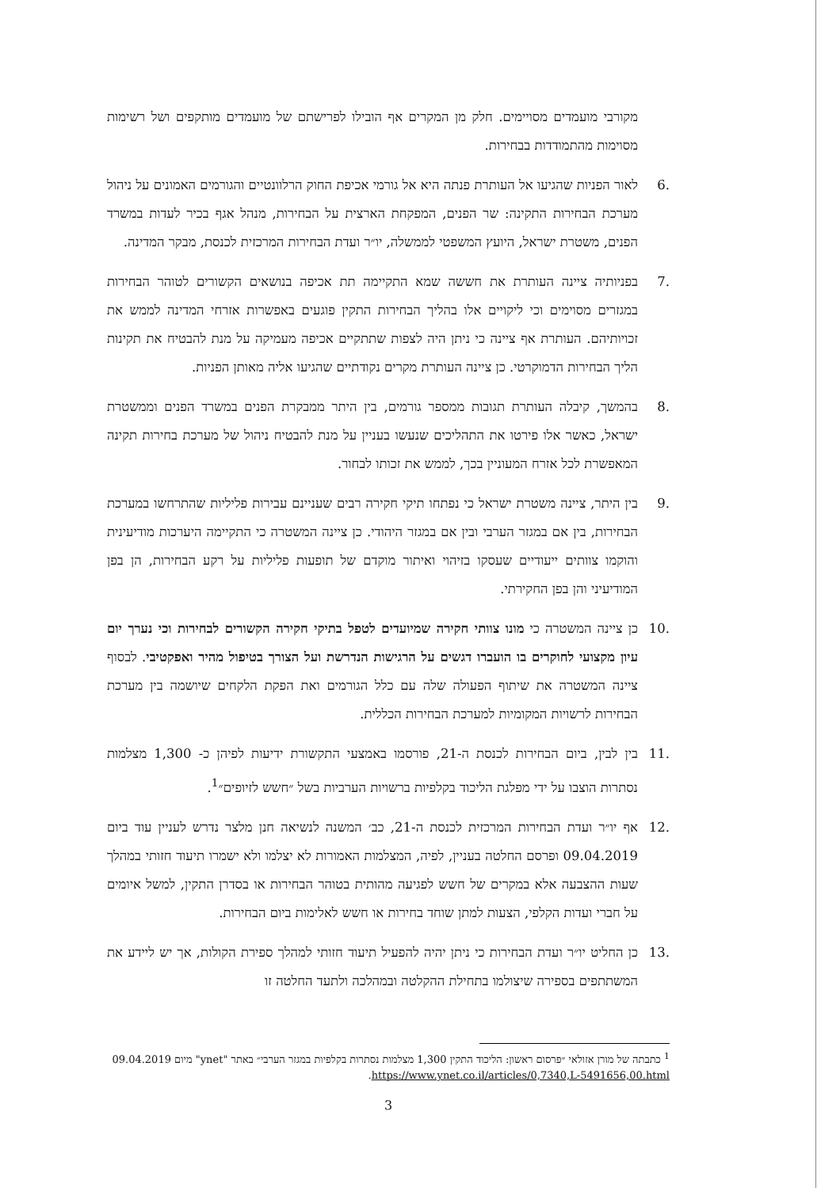מקורבי מועמדים מסויימים. חלק מן המקרים אף הובילו לפרישתם של מועמדים מותקפים ושל רשימות מסוימות מהתמודדות בבחירות.
.6 לאור הפניות שהגיעו אל העותרת פנתה היא אל גורמי אכיפת החוק הרלוונטיים והגורמים האמונים על ניהול מערכת הבחירות התקינה: שר הפנים, המפקחת הארצית על הבחירות, מנהל אגף בכיר לעדות במשרד הפנים, משטרת ישראל, היועץ המשפטי לממשלה, יו״ר ועדת הבחירות המרכזית לכנסת, מבקר המדינה.
.7 בפניותיה ציינה העותרת את חששה שמא התקיימה תת אכיפה בנושאים הקשורים לטוהר הבחירות במגזרים מסוימים וכי ליקויים אלו בהליך הבחירות התקין פוגעים באפשרות אזרחי המדינה לממש את זכויותיהם. העותרת אף ציינה כי ניתן היה לצפות שתתקיים אכיפה מעמיקה על מנת להבטיח את תקינות הליך הבחירות הדמוקרטי. כן ציינה העותרת מקרים נקודתיים שהגיעו אליה מאותן הפניות.
.8 בהמשך, קיבלה העותרת תגובות ממספר גורמים, בין היתר ממבקרת הפנים במשרד הפנים וממשטרת ישראל, כאשר אלו פירטו את התהליכים שנעשו בעניין על מנת להבטיח ניהול של מערכת בחירות תקינה המאפשרת לכל אזרח המעוניין בכך, לממש את זכותו לבחור.
.9 בין היתר, ציינה משטרת ישראל כי נפתחו תיקי חקירה רבים שעניינם עבירות פליליות שהתרחשו במערכת הבחירות, בין אם במגזר הערבי ובין אם במגזר היהודי. כן ציינה המשטרה כי התקיימה היערכות מודיעינית והוקמו צוותים ייעודיים שעסקו בזיהוי ואיתור מוקדם של תופעות פליליות על רקע הבחירות, הן בפן המודיעיני והן בפן החקירתי.
.10 כן ציינה המשטרה כי מונו צוותי חקירה שמיועדים לטפל בתיקי חקירה הקשורים לבחירות וכי נערך יום עיון מקצועי לחוקרים בו הועברו דגשים על הרגישות הנדרשת ועל הצורך בטיפול מהיר ואפקטיבי. לבסוף ציינה המשטרה את שיתוף הפעולה שלה עם כלל הגורמים ואת הפקת הלקחים שיושמה בין מערכת הבחירות לרשויות המקומיות למערכת הבחירות הכללית.
.11 בין לבין, ביום הבחירות לכנסת ה-21, פורסמו באמצעי התקשורת ידיעות לפיהן כ- 1,300 מצלמות נסתרות הוצבו על ידי מפלגת הליכוד בקלפיות ברשויות הערביות בשל ״חשש לזיופים״<sup>1</sup>.
.12 אף יו״ר ועדת הבחירות המרכזית לכנסת ה-21, כב׳ המשנה לנשיאה חנן מלצר נדרש לעניין עוד ביום 09.04.2019 ופרסם החלטה בעניין, לפיה, המצלמות האמורות לא יצלמו ולא ישמרו תיעוד חזותי במהלך שעות ההצבעה אלא במקרים של חשש לפגיעה מהותית בטוהר הבחירות או בסדרן התקין, למשל איומים על חברי ועדות הקלפי, הצעות למתן שוחד בחירות או חשש לאלימות ביום הבחירות.
.13 כן החליט יו״ר ועדת הבחירות כי ניתן יהיה להפעיל תיעוד חזותי למהלך ספירת הקולות, אך יש ליידע את המשתתפים בספירה שיצולמו בתחילת ההקלטה ובמהלכה ולתעד החלטה זו
<sup>1</sup> כתבתה של מורן אזולאי ״פרסום ראשון: הליכוד התקין 1,300 מצלמות נסתרות בקלפיות במגזר הערבי״ באתר "ynet" מיום 09.04.2019 https://www.ynet.co.il/articles/0,7340,L-5491656,00.html.
3